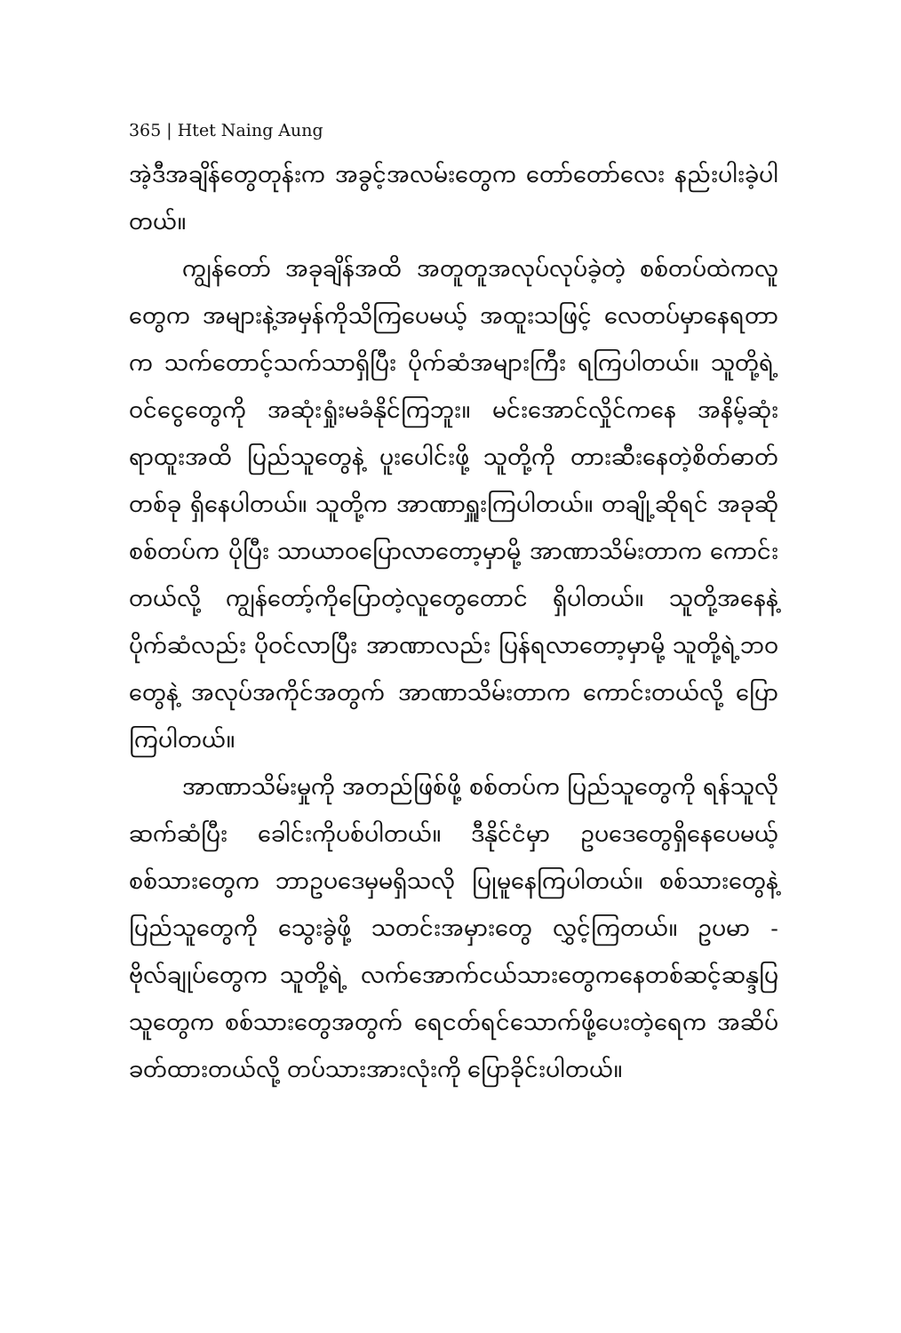365 | Htet Naing Aung
အဲ့ဒီအချိန်တွေတုန်းက အခွင့်အလမ်းတွေက တော်တော်လေး နည်းပါးခဲ့ပါတယ်။
ကျွန်တော် အခုချိန်အထိ အတူတူအလုပ်လုပ်ခဲ့တဲ့ စစ်တပ်ထဲကလူတွေက အများနဲ့အမှန်ကိုသိကြပေမယ့် အထူးသဖြင့် လေတပ်မှာနေရတာက သက်တောင့်သက်သာရှိပြီး ပိုက်ဆံအများကြီး ရကြပါတယ်။ သူတို့ရဲ့ ဝင်ငွေတွေကို အဆုံးရှုံးမခံနိုင်ကြဘူး။ မင်းအောင်လှိုင်ကနေ အနိမ့်ဆုံးရာထူးအထိ ပြည်သူတွေနဲ့ ပူးပေါင်းဖို့ သူတို့ကို တားဆီးနေတဲ့စိတ်ဓာတ်တစ်ခု ရှိနေပါတယ်။ သူတို့က အာဏာရှူးကြပါတယ်။ တချို့ဆိုရင် အခုဆို စစ်တပ်က ပိုပြီး သာယာဝပြောလာတော့မှာမို့ အာဏာသိမ်းတာက ကောင်းတယ်လို့ ကျွန်တော့်ကိုပြောတဲ့လူတွေတောင် ရှိပါတယ်။ သူတို့အနေနဲ့ ပိုက်ဆံလည်း ပိုဝင်လာပြီး အာဏာလည်း ပြန်ရလာတော့မှာမို့ သူတို့ရဲ့ဘဝတွေနဲ့ အလုပ်အကိုင်အတွက် အာဏာသိမ်းတာက ကောင်းတယ်လို့ ပြောကြပါတယ်။
အာဏာသိမ်းမှုကို အတည်ဖြစ်ဖို့ စစ်တပ်က ပြည်သူတွေကို ရန်သူလိုဆက်ဆံပြီး ခေါင်းကိုပစ်ပါတယ်။ ဒီနိုင်ငံမှာ ဥပဒေတွေရှိနေပေမယ့် စစ်သားတွေက ဘာဥပဒေမှမရှိသလို ပြုမူနေကြပါတယ်။ စစ်သားတွေနဲ့ ပြည်သူတွေကို သွေးခွဲဖို့ သတင်းအမှားတွေ လွှင့်ကြတယ်။ ဥပမာ - ဗိုလ်ချုပ်တွေက သူတို့ရဲ့ လက်အောက်ငယ်သားတွေကနေတစ်ဆင့်ဆန္ဒပြသူတွေက စစ်သားတွေအတွက် ရေငတ်ရင်သောက်ဖို့ပေးတဲ့ရေက အဆိပ်ခတ်ထားတယ်လို့ တပ်သားအားလုံးကို ပြောခိုင်းပါတယ်။